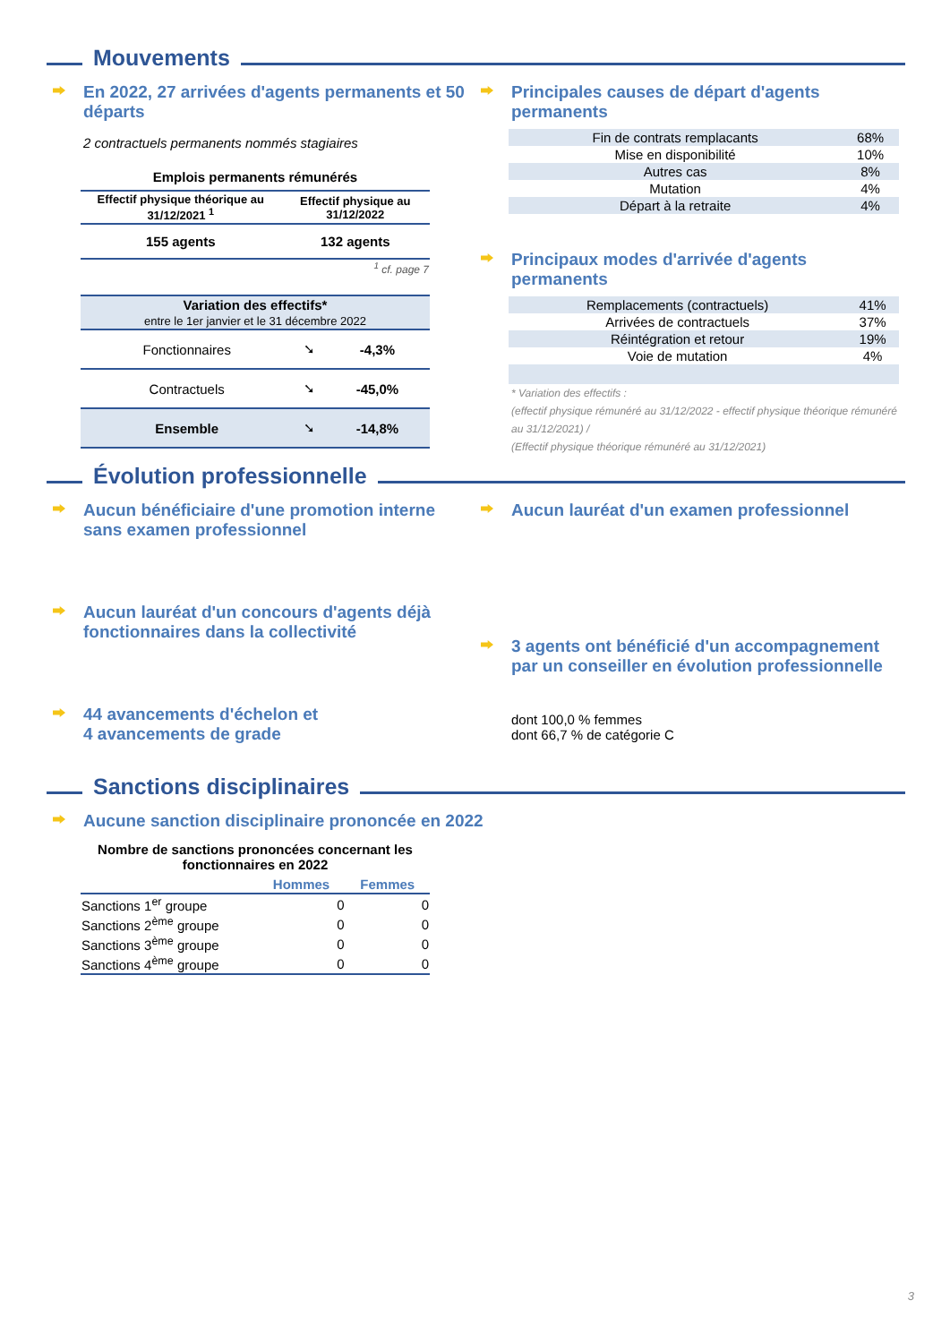Mouvements
En 2022, 27 arrivées d'agents permanents et 50 départs
2 contractuels permanents nommés stagiaires
| Emplois permanents rémunérés | |
| --- | --- |
| Effectif physique théorique au 31/12/2021 <sup>1</sup> | Effectif physique au 31/12/2022 |
| 155 agents | 132 agents |
| <sup>1</sup> cf. page 7 | |
| Variation des effectifs* entre le 1er janvier et le 31 décembre 2022 | | |
| Fonctionnaires | ➘ | -4,3% |
| Contractuels | ➘ | -45,0% |
| Ensemble | ➘ | -14,8% |
Principales causes de départ d'agents permanents
| Fin de contrats remplacants | 68% |
| Mise en disponibilité | 10% |
| Autres cas | 8% |
| Mutation | 4% |
| Départ à la retraite | 4% |
Principaux modes d'arrivée d'agents permanents
| Remplacements (contractuels) | 41% |
| Arrivées de contractuels | 37% |
| Réintégration et retour | 19% |
| Voie de mutation | 4% |
* Variation des effectifs :
(effectif physique rémunéré au 31/12/2022 - effectif physique théorique rémunéré au 31/12/2021) /
(Effectif physique théorique rémunéré au 31/12/2021)
Évolution professionnelle
Aucun bénéficiaire d'une promotion interne sans examen professionnel
Aucun lauréat d'un concours d'agents déjà fonctionnaires dans la collectivité
44 avancements d'échelon et
4 avancements de grade
Aucun lauréat d'un examen professionnel
3 agents ont bénéficié d'un accompagnement par un conseiller en évolution professionnelle
dont 100,0 % femmes
dont 66,7 % de catégorie C
Sanctions disciplinaires
Aucune sanction disciplinaire prononcée en 2022
| Nombre de sanctions prononcées concernant les fonctionnaires en 2022 | | |
| --- | --- | --- |
| | Hommes | Femmes |
| Sanctions 1<sup>er</sup> groupe | 0 | 0 |
| Sanctions 2<sup>ème</sup> groupe | 0 | 0 |
| Sanctions 3<sup>ème</sup> groupe | 0 | 0 |
| Sanctions 4<sup>ème</sup> groupe | 0 | 0 |
3